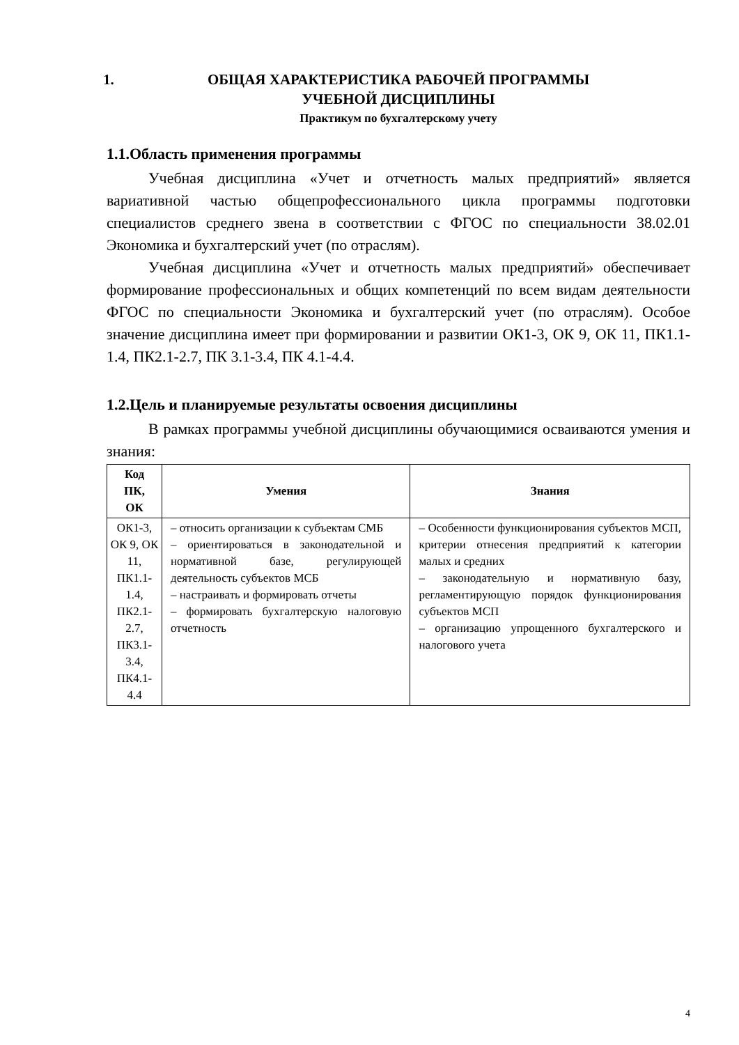1. ОБЩАЯ ХАРАКТЕРИСТИКА РАБОЧЕЙ ПРОГРАММЫ
УЧЕБНОЙ ДИСЦИПЛИНЫ
Практикум по бухгалтерскому учету
1.1.Область применения программы
Учебная дисциплина «Учет и отчетность малых предприятий» является вариативной частью общепрофессионального цикла программы подготовки специалистов среднего звена в соответствии с ФГОС по специальности 38.02.01 Экономика и бухгалтерский учет (по отраслям).
Учебная дисциплина «Учет и отчетность малых предприятий» обеспечивает формирование профессиональных и общих компетенций по всем видам деятельности ФГОС по специальности Экономика и бухгалтерский учет (по отраслям). Особое значение дисциплина имеет при формировании и развитии ОК1-3, ОК 9, ОК 11, ПК1.1-1.4, ПК2.1-2.7, ПК 3.1-3.4, ПК 4.1-4.4.
1.2.Цель и планируемые результаты освоения дисциплины
В рамках программы учебной дисциплины обучающимися осваиваются умения и знания:
| Код ПК, ОК | Умения | Знания |
| --- | --- | --- |
| ОК1-3, ОК 9, ОК 11, ПК1.1-1.4, ПК2.1-2.7, ПК3.1-3.4, ПК4.1-4.4 | – относить организации к субъектам СМБ – ориентироваться в законодательной и нормативной базе, регулирующей деятельность субъектов МСБ – настраивать и формировать отчеты – формировать бухгалтерскую налоговую отчетность | – Особенности функционирования субъектов МСП, критерии отнесения предприятий к категории малых и средних – законодательную и нормативную базу, регламентирующую порядок функционирования субъектов МСП – организацию упрощенного бухгалтерского и налогового учета |
4